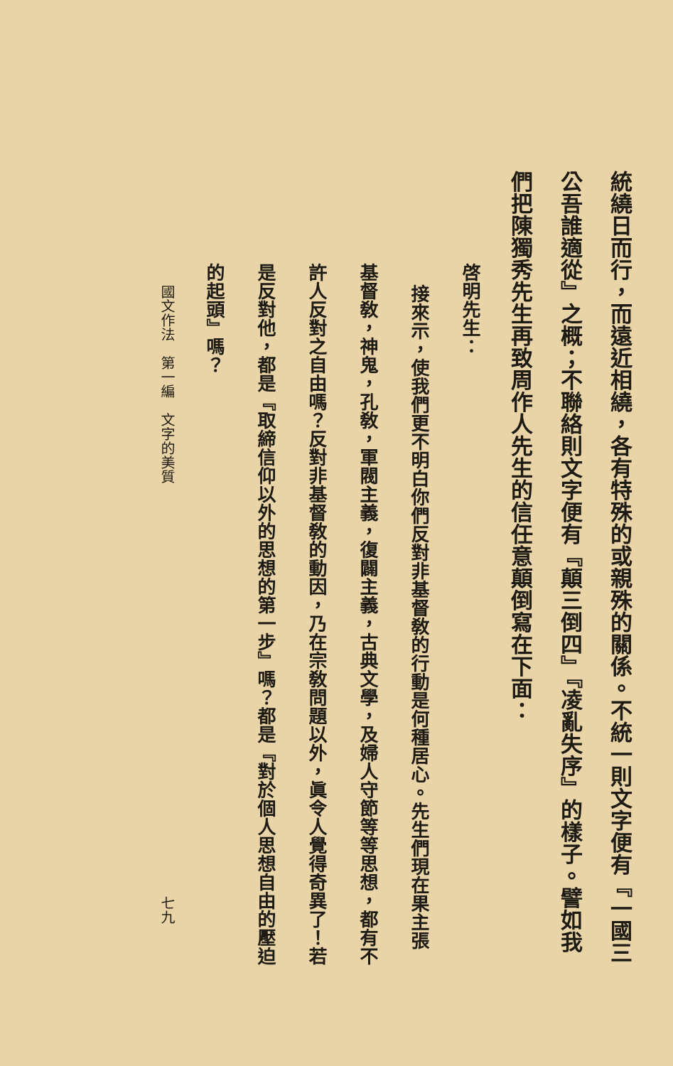統繞日而行，而遠近相繞，各有特殊的或親殊的關係。不統一則文字便有『一國三公吾誰適從』之概；不聯絡則文字便有『顛三倒四』『凌亂失序』的樣子。譬如我們把陳獨秀先生再致周作人先生的信任意顛倒寫在下面：
啓明先生：
接來示，使我們更不明白你們反對非基督敎的行動是何種居心。先生們現在果主張基督敎，神鬼，孔敎，軍閥主義，復闢主義，古典文學，及婦人守節等等思想，都有不許人反對之自由嗎？反對非基督敎的動因，乃在宗敎問題以外，眞令人覺得奇異了！若是反對他，都是『取締信仰以外的思想的第一步』嗎？都是『對於個人思想自由的壓迫的起頭』嗎？
國文作法　第一編　文字的美質 七九